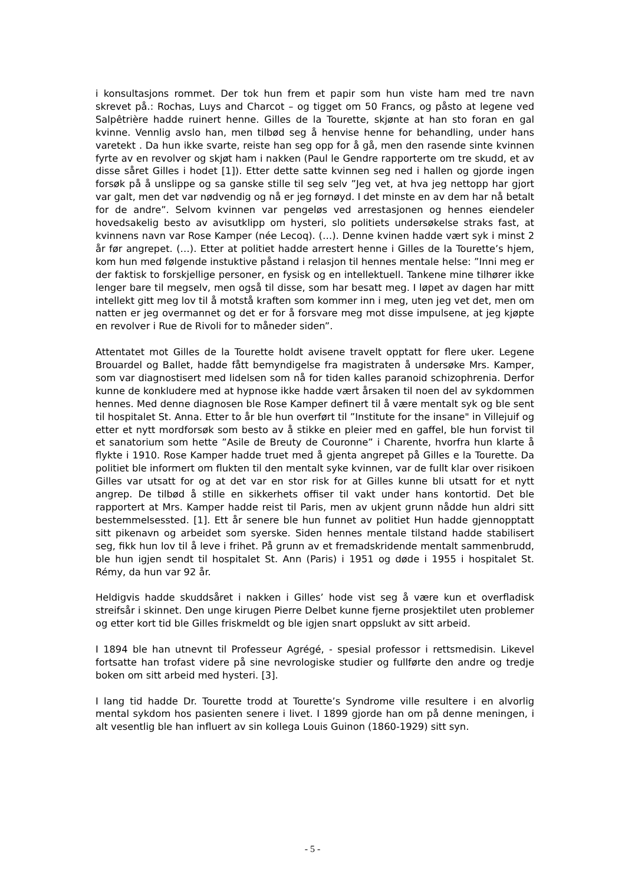i konsultasjons rommet. Der tok hun frem et papir som hun viste ham med tre navn skrevet på.: Rochas, Luys and Charcot – og tigget om 50 Francs, og påsto at legene ved Salpêtrière hadde ruinert henne. Gilles de la Tourette, skjønte at han sto foran en gal kvinne. Vennlig avslo han, men tilbød seg å henvise henne for behandling, under hans varetekt . Da hun ikke svarte, reiste han seg opp for å gå, men den rasende sinte kvinnen fyrte av en revolver og skjøt ham i nakken (Paul le Gendre rapporterte om tre skudd, et av disse såret Gilles i hodet [1]). Etter dette satte kvinnen seg ned i hallen og gjorde ingen forsøk på å unslippe og sa ganske stille til seg selv ”Jeg vet, at hva jeg nettopp har gjort var galt, men det var nødvendig og nå er jeg fornøyd. I det minste en av dem har nå betalt for de andre”. Selvom kvinnen var pengeløs ved arrestasjonen og hennes eiendeler hovedsakelig besto av avisutklipp om hysteri, slo politiets undersøkelse straks fast, at kvinnens navn var Rose Kamper (née Lecoq). (…). Denne kvinen hadde vært syk i minst 2 år før angrepet. (…). Etter at politiet hadde arrestert henne i Gilles de la Tourette’s hjem, kom hun med følgende instuktive påstand i relasjon til hennes mentale helse: ”Inni meg er der faktisk to forskjellige personer, en fysisk og en intellektuell. Tankene mine tilhører ikke lenger bare til megselv, men også til disse, som har besatt meg. I løpet av dagen har mitt intellekt gitt meg lov til å motstå kraften som kommer inn i meg, uten jeg vet det, men om natten er jeg overmannet og det er for å forsvare meg mot disse impulsene, at jeg kjøpte en revolver i Rue de Rivoli for to måneder siden”.
Attentatet mot Gilles de la Tourette holdt avisene travelt opptatt for flere uker. Legene Brouardel og Ballet, hadde fått bemyndigelse fra magistraten å undersøke Mrs. Kamper, som var diagnostisert med lidelsen som nå for tiden kalles paranoid schizophrenia. Derfor kunne de konkludere med at hypnose ikke hadde vært årsaken til noen del av sykdommen hennes. Med denne diagnosen ble Rose Kamper definert til å være mentalt syk og ble sent til hospitalet St. Anna. Etter to år ble hun overført til ”Institute for the insane" in Villejuif og etter et nytt mordforsøk som besto av å stikke en pleier med en gaffel, ble hun forvist til et sanatorium som hette ”Asile de Breuty de Couronne” i Charente, hvorfra hun klarte å flykte i 1910. Rose Kamper hadde truet med å gjenta angrepet på Gilles e la Tourette. Da politiet ble informert om flukten til den mentalt syke kvinnen, var de fullt klar over risikoen Gilles var utsatt for og at det var en stor risk for at Gilles kunne bli utsatt for et nytt angrep. De tilbød å stille en sikkerhets offiser til vakt under hans kontortid. Det ble rapportert at Mrs. Kamper hadde reist til Paris, men av ukjent grunn nådde hun aldri sitt bestemmelsessted. [1]. Ett år senere ble hun funnet av politiet Hun hadde gjennopptatt sitt pikenavn og arbeidet som syerske. Siden hennes mentale tilstand hadde stabilisert seg, fikk hun lov til å leve i frihet. På grunn av et fremadskridende mentalt sammenbrudd, ble hun igjen sendt til hospitalet St. Ann (Paris) i 1951 og døde i 1955 i hospitalet St. Rémy, da hun var 92 år.
Heldigvis hadde skuddsåret i nakken i Gilles’ hode vist seg å være kun et overfladisk streifsår i skinnet. Den unge kirugen Pierre Delbet kunne fjerne prosjektilet uten problemer og etter kort tid ble Gilles friskmeldt og ble igjen snart oppslukt av sitt arbeid.
I 1894 ble han utnevnt til Professeur Agrégé, - spesial professor i rettsmedisin. Likevel fortsatte han trofast videre på sine nevrologiske studier og fullførte den andre og tredje boken om sitt arbeid med hysteri. [3].
I lang tid hadde Dr. Tourette trodd at Tourette’s Syndrome ville resultere i en alvorlig mental sykdom hos pasienten senere i livet. I 1899 gjorde han om på denne meningen, i alt vesentlig ble han influert av sin kollega Louis Guinon (1860-1929) sitt syn.
- 5 -